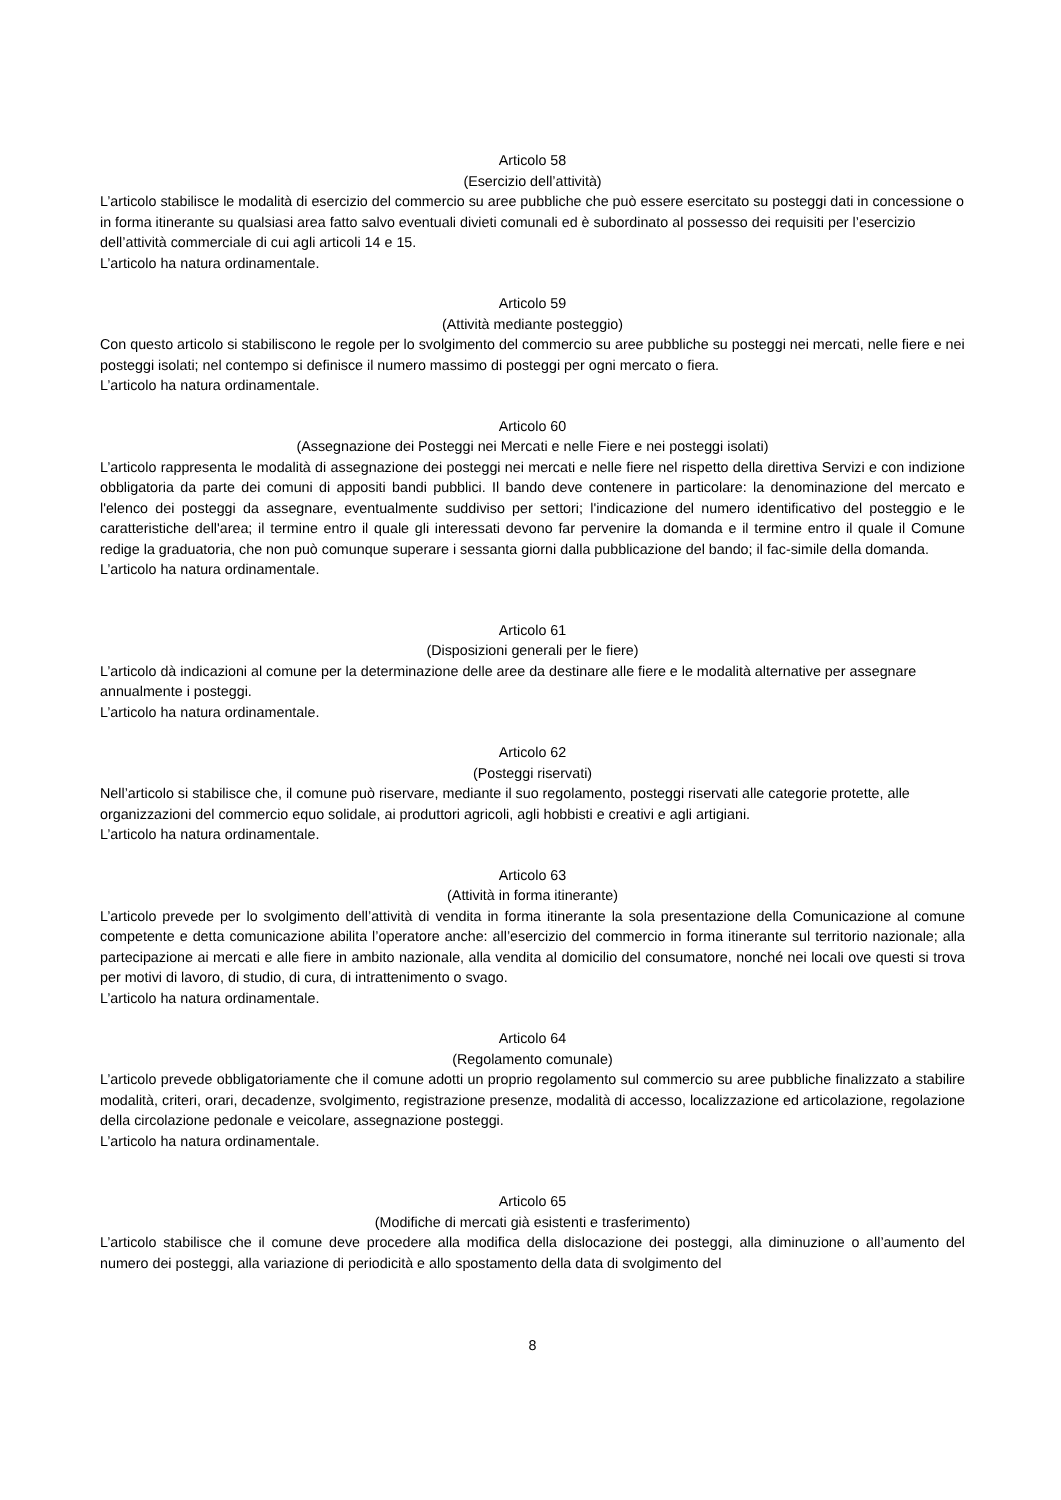Articolo 58
(Esercizio dell’attività)
L’articolo stabilisce le modalità di esercizio del commercio su aree pubbliche che può essere esercitato su posteggi dati in concessione o in forma itinerante su qualsiasi area fatto salvo eventuali divieti comunali ed è subordinato al possesso dei requisiti per l’esercizio dell’attività commerciale di cui agli articoli 14 e 15.
L’articolo ha natura ordinamentale.
Articolo 59
(Attività mediante posteggio)
Con questo articolo si stabiliscono le regole per lo svolgimento del commercio su aree pubbliche su posteggi nei mercati, nelle fiere e nei posteggi isolati; nel contempo si definisce il numero massimo di posteggi per ogni mercato o fiera.
L’articolo ha natura ordinamentale.
Articolo 60
(Assegnazione dei Posteggi nei Mercati e nelle Fiere e nei posteggi isolati)
L’articolo rappresenta le modalità di assegnazione dei posteggi nei mercati e nelle fiere nel rispetto della direttiva Servizi e con indizione obbligatoria da parte dei comuni di appositi bandi pubblici. Il bando deve contenere in particolare: la denominazione del mercato e l'elenco dei posteggi da assegnare, eventualmente suddiviso per settori; l'indicazione del numero identificativo del posteggio e le caratteristiche dell'area; il termine entro il quale gli interessati devono far pervenire la domanda e il termine entro il quale il Comune redige la graduatoria, che non può comunque superare i sessanta giorni dalla pubblicazione del bando; il fac-simile della domanda.
L’articolo ha natura ordinamentale.
Articolo 61
(Disposizioni generali per le fiere)
L’articolo dà indicazioni al comune per la determinazione delle aree da destinare alle fiere e le modalità alternative per assegnare annualmente i posteggi.
L’articolo ha natura ordinamentale.
Articolo 62
(Posteggi riservati)
Nell’articolo si stabilisce che, il comune può riservare, mediante il suo regolamento, posteggi riservati alle categorie protette, alle organizzazioni del commercio equo solidale, ai produttori agricoli, agli hobbisti e creativi e agli artigiani.
L’articolo ha natura ordinamentale.
Articolo 63
(Attività in forma itinerante)
L’articolo prevede per lo svolgimento dell’attività di vendita in forma itinerante la sola presentazione della Comunicazione al comune competente e detta comunicazione abilita l’operatore anche: all’esercizio del commercio in forma itinerante sul territorio nazionale; alla partecipazione ai mercati e alle fiere in ambito nazionale, alla vendita al domicilio del consumatore, nonché nei locali ove questi si trova per motivi di lavoro, di studio, di cura, di intrattenimento o svago.
L’articolo ha natura ordinamentale.
Articolo 64
(Regolamento comunale)
L’articolo prevede obbligatoriamente che il comune adotti un proprio regolamento sul commercio su aree pubbliche finalizzato a stabilire modalità, criteri, orari, decadenze, svolgimento, registrazione presenze, modalità di accesso, localizzazione ed articolazione, regolazione della circolazione pedonale e veicolare, assegnazione posteggi.
L’articolo ha natura ordinamentale.
Articolo 65
(Modifiche di mercati già esistenti e trasferimento)
L’articolo stabilisce che il comune deve procedere alla modifica della dislocazione dei posteggi, alla diminuzione o all’aumento del numero dei posteggi, alla variazione di periodicità e allo spostamento della data di svolgimento del
8